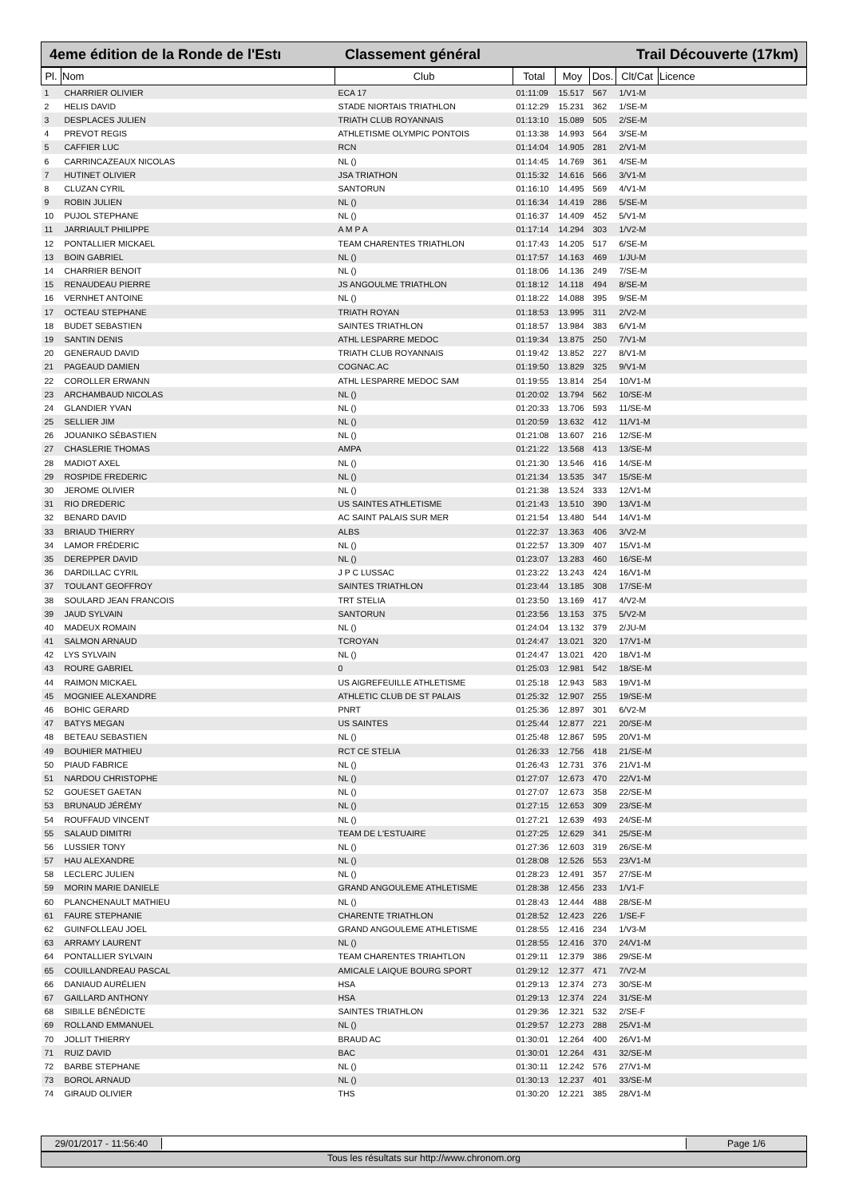4eme édition de la Ronde de l'Estı
Classement général Trail Découverte (17km)
| Pl. | Nom | Club | Total | Moy | Dos. | Clt/Cat | Licence |
| --- | --- | --- | --- | --- | --- | --- | --- |
| 1 | CHARRIER OLIVIER | ECA 17 | 01:11:09 | 15.517 | 567 | 1/V1-M | |
| 2 | HELIS DAVID | STADE NIORTAIS TRIATHLON | 01:12:29 | 15.231 | 362 | 1/SE-M | |
| 3 | DESPLACES JULIEN | TRIATH CLUB ROYANNAIS | 01:13:10 | 15.089 | 505 | 2/SE-M | |
| 4 | PREVOT REGIS | ATHLETISME OLYMPIC PONTOIS | 01:13:38 | 14.993 | 564 | 3/SE-M | |
| 5 | CAFFIER LUC | RCN | 01:14:04 | 14.905 | 281 | 2/V1-M | |
| 6 | CARRINCAZEAUX NICOLAS | NL () | 01:14:45 | 14.769 | 361 | 4/SE-M | |
| 7 | HUTINET OLIVIER | JSA TRIATHON | 01:15:32 | 14.616 | 566 | 3/V1-M | |
| 8 | CLUZAN CYRIL | SANTORUN | 01:16:10 | 14.495 | 569 | 4/V1-M | |
| 9 | ROBIN JULIEN | NL () | 01:16:34 | 14.419 | 286 | 5/SE-M | |
| 10 | PUJOL STEPHANE | NL () | 01:16:37 | 14.409 | 452 | 5/V1-M | |
| 11 | JARRIAULT PHILIPPE | A M P A | 01:17:14 | 14.294 | 303 | 1/V2-M | |
| 12 | PONTALLIER MICKAEL | TEAM CHARENTES TRIATHLON | 01:17:43 | 14.205 | 517 | 6/SE-M | |
| 13 | BOIN GABRIEL | NL () | 01:17:57 | 14.163 | 469 | 1/JU-M | |
| 14 | CHARRIER BENOIT | NL () | 01:18:06 | 14.136 | 249 | 7/SE-M | |
| 15 | RENAUDEAU PIERRE | JS ANGOULME TRIATHLON | 01:18:12 | 14.118 | 494 | 8/SE-M | |
| 16 | VERNHET ANTOINE | NL () | 01:18:22 | 14.088 | 395 | 9/SE-M | |
| 17 | OCTEAU STEPHANE | TRIATH ROYAN | 01:18:53 | 13.995 | 311 | 2/V2-M | |
| 18 | BUDET SEBASTIEN | SAINTES TRIATHLON | 01:18:57 | 13.984 | 383 | 6/V1-M | |
| 19 | SANTIN DENIS | ATHL LESPARRE MEDOC | 01:19:34 | 13.875 | 250 | 7/V1-M | |
| 20 | GENERAUD DAVID | TRIATH CLUB ROYANNAIS | 01:19:42 | 13.852 | 227 | 8/V1-M | |
| 21 | PAGEAUD DAMIEN | COGNAC.AC | 01:19:50 | 13.829 | 325 | 9/V1-M | |
| 22 | COROLLER ERWANN | ATHL LESPARRE MEDOC SAM | 01:19:55 | 13.814 | 254 | 10/V1-M | |
| 23 | ARCHAMBAUD NICOLAS | NL () | 01:20:02 | 13.794 | 562 | 10/SE-M | |
| 24 | GLANDIER YVAN | NL () | 01:20:33 | 13.706 | 593 | 11/SE-M | |
| 25 | SELLIER JIM | NL () | 01:20:59 | 13.632 | 412 | 11/V1-M | |
| 26 | JOUANIKO SÉBASTIEN | NL () | 01:21:08 | 13.607 | 216 | 12/SE-M | |
| 27 | CHASLERIE THOMAS | AMPA | 01:21:22 | 13.568 | 413 | 13/SE-M | |
| 28 | MADIOT AXEL | NL () | 01:21:30 | 13.546 | 416 | 14/SE-M | |
| 29 | ROSPIDE FREDERIC | NL () | 01:21:34 | 13.535 | 347 | 15/SE-M | |
| 30 | JEROME OLIVIER | NL () | 01:21:38 | 13.524 | 333 | 12/V1-M | |
| 31 | RIO DREDERIC | US SAINTES ATHLETISME | 01:21:43 | 13.510 | 390 | 13/V1-M | |
| 32 | BENARD DAVID | AC SAINT PALAIS SUR MER | 01:21:54 | 13.480 | 544 | 14/V1-M | |
| 33 | BRIAUD THIERRY | ALBS | 01:22:37 | 13.363 | 406 | 3/V2-M | |
| 34 | LAMOR FRÉDERIC | NL () | 01:22:57 | 13.309 | 407 | 15/V1-M | |
| 35 | DEREPPER DAVID | NL () | 01:23:07 | 13.283 | 460 | 16/SE-M | |
| 36 | DARDILLAC CYRIL | J P C LUSSAC | 01:23:22 | 13.243 | 424 | 16/V1-M | |
| 37 | TOULANT GEOFFROY | SAINTES TRIATHLON | 01:23:44 | 13.185 | 308 | 17/SE-M | |
| 38 | SOULARD JEAN FRANCOIS | TRT STELIA | 01:23:50 | 13.169 | 417 | 4/V2-M | |
| 39 | JAUD SYLVAIN | SANTORUN | 01:23:56 | 13.153 | 375 | 5/V2-M | |
| 40 | MADEUX ROMAIN | NL () | 01:24:04 | 13.132 | 379 | 2/JU-M | |
| 41 | SALMON ARNAUD | TCROYAN | 01:24:47 | 13.021 | 320 | 17/V1-M | |
| 42 | LYS SYLVAIN | NL () | 01:24:47 | 13.021 | 420 | 18/V1-M | |
| 43 | ROURE GABRIEL | 0 | 01:25:03 | 12.981 | 542 | 18/SE-M | |
| 44 | RAIMON MICKAEL | US AIGREFEUILLE ATHLETISME | 01:25:18 | 12.943 | 583 | 19/V1-M | |
| 45 | MOGNIEE ALEXANDRE | ATHLETIC CLUB DE ST PALAIS | 01:25:32 | 12.907 | 255 | 19/SE-M | |
| 46 | BOHIC GERARD | PNRT | 01:25:36 | 12.897 | 301 | 6/V2-M | |
| 47 | BATYS MEGAN | US SAINTES | 01:25:44 | 12.877 | 221 | 20/SE-M | |
| 48 | BETEAU SEBASTIEN | NL () | 01:25:48 | 12.867 | 595 | 20/V1-M | |
| 49 | BOUHIER MATHIEU | RCT CE STELIA | 01:26:33 | 12.756 | 418 | 21/SE-M | |
| 50 | PIAUD FABRICE | NL () | 01:26:43 | 12.731 | 376 | 21/V1-M | |
| 51 | NARDOU CHRISTOPHE | NL () | 01:27:07 | 12.673 | 470 | 22/V1-M | |
| 52 | GOUESET GAETAN | NL () | 01:27:07 | 12.673 | 358 | 22/SE-M | |
| 53 | BRUNAUD JÉRÉMY | NL () | 01:27:15 | 12.653 | 309 | 23/SE-M | |
| 54 | ROUFFAUD VINCENT | NL () | 01:27:21 | 12.639 | 493 | 24/SE-M | |
| 55 | SALAUD DIMITRI | TEAM DE L'ESTUAIRE | 01:27:25 | 12.629 | 341 | 25/SE-M | |
| 56 | LUSSIER TONY | NL () | 01:27:36 | 12.603 | 319 | 26/SE-M | |
| 57 | HAU ALEXANDRE | NL () | 01:28:08 | 12.526 | 553 | 23/V1-M | |
| 58 | LECLERC JULIEN | NL () | 01:28:23 | 12.491 | 357 | 27/SE-M | |
| 59 | MORIN MARIE DANIELE | GRAND ANGOULEME ATHLETISME | 01:28:38 | 12.456 | 233 | 1/V1-F | |
| 60 | PLANCHENAULT MATHIEU | NL () | 01:28:43 | 12.444 | 488 | 28/SE-M | |
| 61 | FAURE STEPHANIE | CHARENTE TRIATHLON | 01:28:52 | 12.423 | 226 | 1/SE-F | |
| 62 | GUINFOLLEAU JOEL | GRAND ANGOULEME ATHLETISME | 01:28:55 | 12.416 | 234 | 1/V3-M | |
| 63 | ARRAMY LAURENT | NL () | 01:28:55 | 12.416 | 370 | 24/V1-M | |
| 64 | PONTALLIER SYLVAIN | TEAM CHARENTES TRIAHTLON | 01:29:11 | 12.379 | 386 | 29/SE-M | |
| 65 | COUILLANDREAU PASCAL | AMICALE LAIQUE BOURG SPORT | 01:29:12 | 12.377 | 471 | 7/V2-M | |
| 66 | DANIAUD AURÉLIEN | HSA | 01:29:13 | 12.374 | 273 | 30/SE-M | |
| 67 | GAILLARD ANTHONY | HSA | 01:29:13 | 12.374 | 224 | 31/SE-M | |
| 68 | SIBILLE BÉNÉDICTE | SAINTES TRIATHLON | 01:29:36 | 12.321 | 532 | 2/SE-F | |
| 69 | ROLLAND EMMANUEL | NL () | 01:29:57 | 12.273 | 288 | 25/V1-M | |
| 70 | JOLLIT THIERRY | BRAUD AC | 01:30:01 | 12.264 | 400 | 26/V1-M | |
| 71 | RUIZ DAVID | BAC | 01:30:01 | 12.264 | 431 | 32/SE-M | |
| 72 | BARBE STEPHANE | NL () | 01:30:11 | 12.242 | 576 | 27/V1-M | |
| 73 | BOROL ARNAUD | NL () | 01:30:13 | 12.237 | 401 | 33/SE-M | |
| 74 | GIRAUD OLIVIER | THS | 01:30:20 | 12.221 | 385 | 28/V1-M | |
29/01/2017 - 11:56:40
Page 1/6
Tous les résultats sur http://www.chronom.org